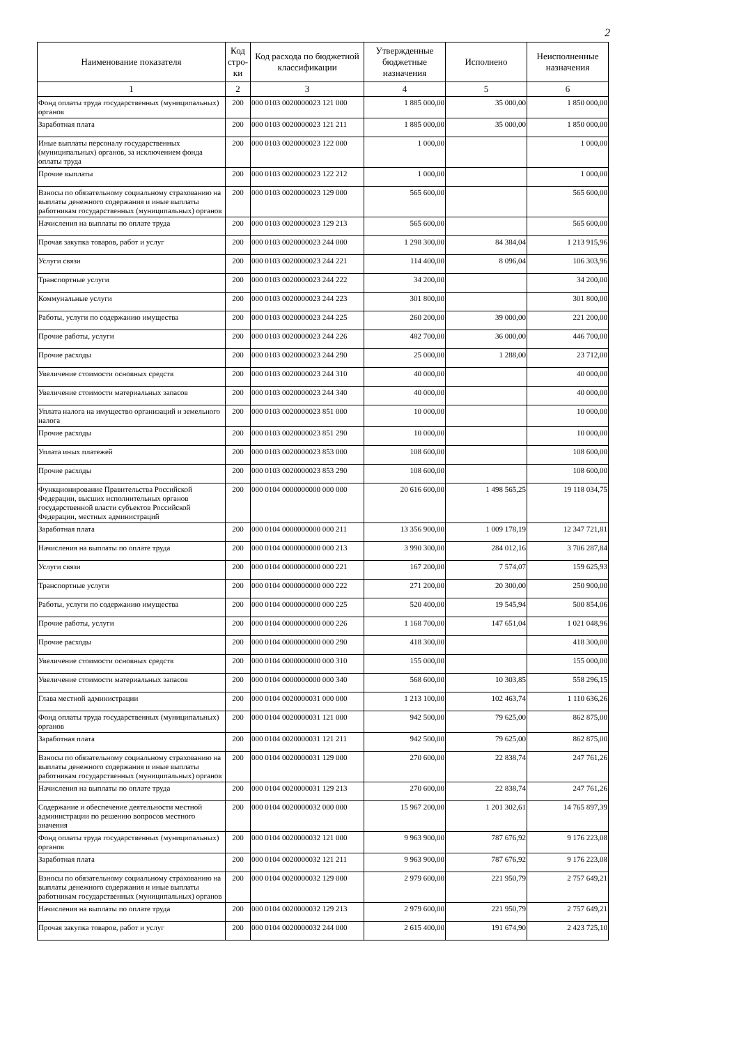2
| Наименование показателя | Код стро-ки | Код расхода по бюджетной классификации | Утвержденные бюджетные назначения | Исполнено | Неисполненные назначения |
| --- | --- | --- | --- | --- | --- |
| 1 | 2 | 3 | 4 | 5 | 6 |
| Фонд оплаты труда государственных (муниципальных) органов | 200 | 000 0103 0020000023 121 000 | 1 885 000,00 | 35 000,00 | 1 850 000,00 |
| Заработная плата | 200 | 000 0103 0020000023 121 211 | 1 885 000,00 | 35 000,00 | 1 850 000,00 |
| Иные выплаты персоналу государственных (муниципальных) органов, за исключением фонда оплаты труда | 200 | 000 0103 0020000023 122 000 | 1 000,00 | | 1 000,00 |
| Прочие выплаты | 200 | 000 0103 0020000023 122 212 | 1 000,00 | | 1 000,00 |
| Взносы по обязательному социальному страхованию на выплаты денежного содержания и иные выплаты работникам государственных (муниципальных) органов | 200 | 000 0103 0020000023 129 000 | 565 600,00 | | 565 600,00 |
| Начисления на выплаты по оплате труда | 200 | 000 0103 0020000023 129 213 | 565 600,00 | | 565 600,00 |
| Прочая закупка товаров, работ и услуг | 200 | 000 0103 0020000023 244 000 | 1 298 300,00 | 84 384,04 | 1 213 915,96 |
| Услуги связи | 200 | 000 0103 0020000023 244 221 | 114 400,00 | 8 096,04 | 106 303,96 |
| Транспортные услуги | 200 | 000 0103 0020000023 244 222 | 34 200,00 | | 34 200,00 |
| Коммунальные услуги | 200 | 000 0103 0020000023 244 223 | 301 800,00 | | 301 800,00 |
| Работы, услуги по содержанию имущества | 200 | 000 0103 0020000023 244 225 | 260 200,00 | 39 000,00 | 221 200,00 |
| Прочие работы, услуги | 200 | 000 0103 0020000023 244 226 | 482 700,00 | 36 000,00 | 446 700,00 |
| Прочие расходы | 200 | 000 0103 0020000023 244 290 | 25 000,00 | 1 288,00 | 23 712,00 |
| Увеличение стоимости основных средств | 200 | 000 0103 0020000023 244 310 | 40 000,00 | | 40 000,00 |
| Увеличение стоимости материальных запасов | 200 | 000 0103 0020000023 244 340 | 40 000,00 | | 40 000,00 |
| Уплата налога на имущество организаций и земельного налога | 200 | 000 0103 0020000023 851 000 | 10 000,00 | | 10 000,00 |
| Прочие расходы | 200 | 000 0103 0020000023 851 290 | 10 000,00 | | 10 000,00 |
| Уплата иных платежей | 200 | 000 0103 0020000023 853 000 | 108 600,00 | | 108 600,00 |
| Прочие расходы | 200 | 000 0103 0020000023 853 290 | 108 600,00 | | 108 600,00 |
| Функционирование Правительства Российской Федерации, высших исполнительных органов государственной власти субъектов Российской Федерации, местных администраций | 200 | 000 0104 0000000000 000 000 | 20 616 600,00 | 1 498 565,25 | 19 118 034,75 |
| Заработная плата | 200 | 000 0104 0000000000 000 211 | 13 356 900,00 | 1 009 178,19 | 12 347 721,81 |
| Начисления на выплаты по оплате труда | 200 | 000 0104 0000000000 000 213 | 3 990 300,00 | 284 012,16 | 3 706 287,84 |
| Услуги связи | 200 | 000 0104 0000000000 000 221 | 167 200,00 | 7 574,07 | 159 625,93 |
| Транспортные услуги | 200 | 000 0104 0000000000 000 222 | 271 200,00 | 20 300,00 | 250 900,00 |
| Работы, услуги по содержанию имущества | 200 | 000 0104 0000000000 000 225 | 520 400,00 | 19 545,94 | 500 854,06 |
| Прочие работы, услуги | 200 | 000 0104 0000000000 000 226 | 1 168 700,00 | 147 651,04 | 1 021 048,96 |
| Прочие расходы | 200 | 000 0104 0000000000 000 290 | 418 300,00 | | 418 300,00 |
| Увеличение стоимости основных средств | 200 | 000 0104 0000000000 000 310 | 155 000,00 | | 155 000,00 |
| Увеличение стоимости материальных запасов | 200 | 000 0104 0000000000 000 340 | 568 600,00 | 10 303,85 | 558 296,15 |
| Глава местной администрации | 200 | 000 0104 0020000031 000 000 | 1 213 100,00 | 102 463,74 | 1 110 636,26 |
| Фонд оплаты труда государственных (муниципальных) органов | 200 | 000 0104 0020000031 121 000 | 942 500,00 | 79 625,00 | 862 875,00 |
| Заработная плата | 200 | 000 0104 0020000031 121 211 | 942 500,00 | 79 625,00 | 862 875,00 |
| Взносы по обязательному социальному страхованию на выплаты денежного содержания и иные выплаты работникам государственных (муниципальных) органов | 200 | 000 0104 0020000031 129 000 | 270 600,00 | 22 838,74 | 247 761,26 |
| Начисления на выплаты по оплате труда | 200 | 000 0104 0020000031 129 213 | 270 600,00 | 22 838,74 | 247 761,26 |
| Содержание и обеспечение деятельности местной администрации по решению вопросов местного значения | 200 | 000 0104 0020000032 000 000 | 15 967 200,00 | 1 201 302,61 | 14 765 897,39 |
| Фонд оплаты труда государственных (муниципальных) органов | 200 | 000 0104 0020000032 121 000 | 9 963 900,00 | 787 676,92 | 9 176 223,08 |
| Заработная плата | 200 | 000 0104 0020000032 121 211 | 9 963 900,00 | 787 676,92 | 9 176 223,08 |
| Взносы по обязательному социальному страхованию на выплаты денежного содержания и иные выплаты работникам государственных (муниципальных) органов | 200 | 000 0104 0020000032 129 000 | 2 979 600,00 | 221 950,79 | 2 757 649,21 |
| Начисления на выплаты по оплате труда | 200 | 000 0104 0020000032 129 213 | 2 979 600,00 | 221 950,79 | 2 757 649,21 |
| Прочая закупка товаров, работ и услуг | 200 | 000 0104 0020000032 244 000 | 2 615 400,00 | 191 674,90 | 2 423 725,10 |